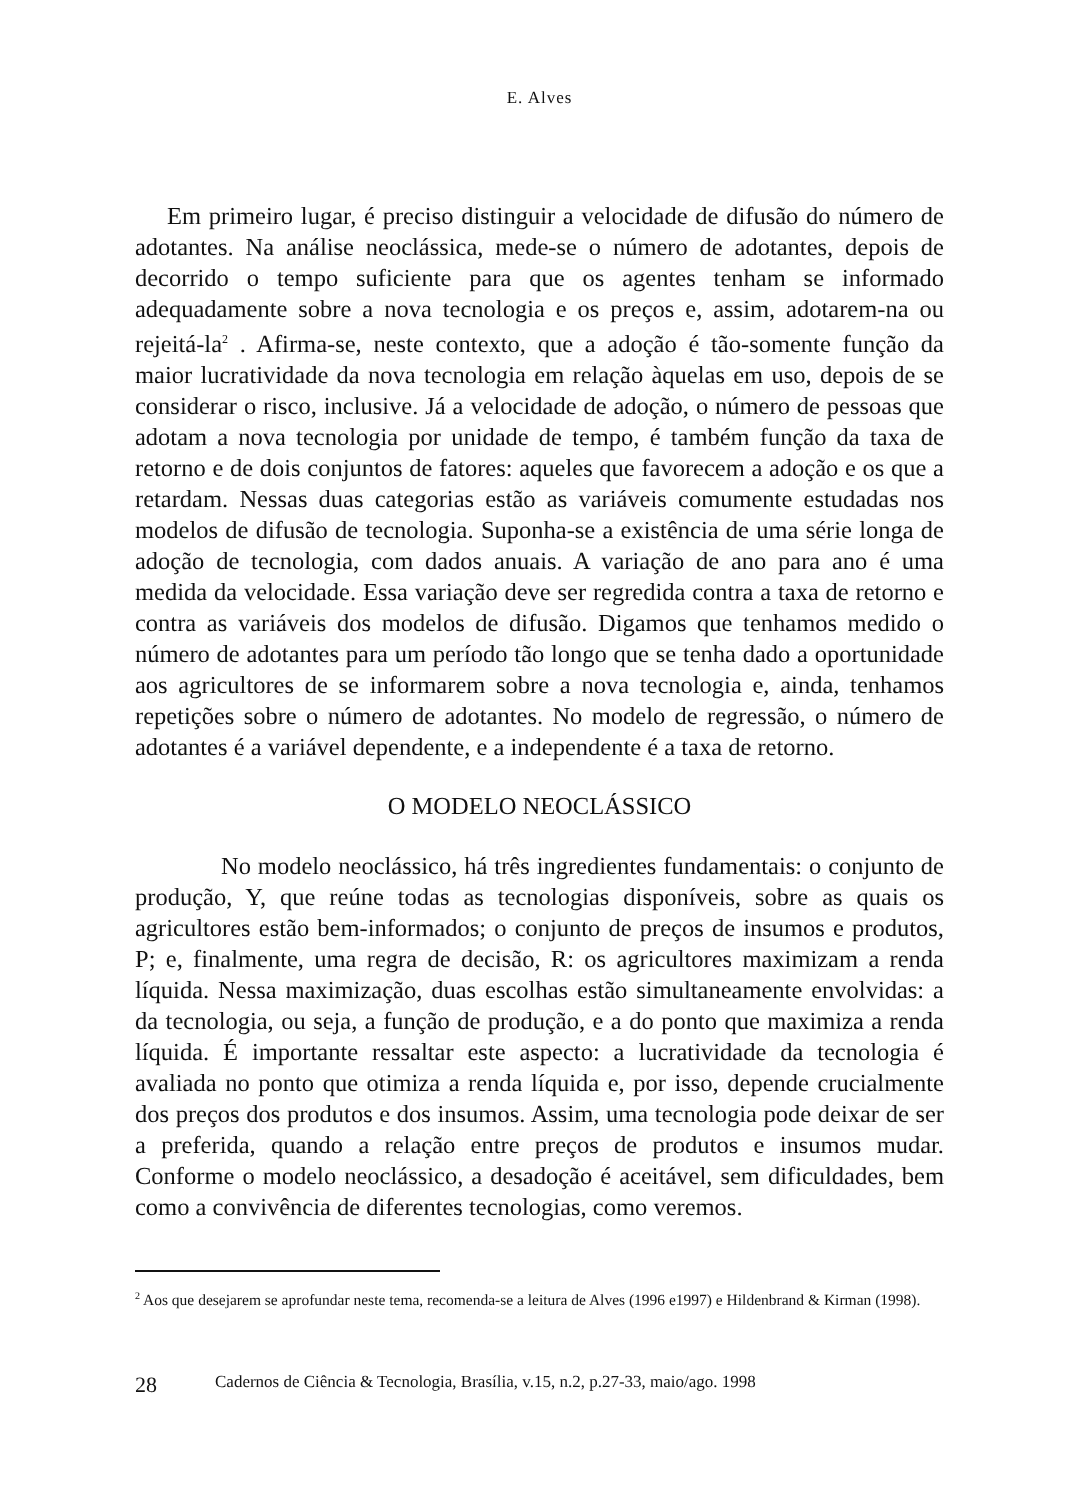E. Alves
Em primeiro lugar, é preciso distinguir a velocidade de difusão do número de adotantes. Na análise neoclássica, mede-se o número de adotantes, depois de decorrido o tempo suficiente para que os agentes tenham se informado adequadamente sobre a nova tecnologia e os preços e, assim, adotarem-na ou rejeitá-la<sup>2</sup> . Afirma-se, neste contexto, que a adoção é tão-somente função da maior lucratividade da nova tecnologia em relação àquelas em uso, depois de se considerar o risco, inclusive. Já a velocidade de adoção, o número de pessoas que adotam a nova tecnologia por unidade de tempo, é também função da taxa de retorno e de dois conjuntos de fatores: aqueles que favorecem a adoção e os que a retardam. Nessas duas categorias estão as variáveis comumente estudadas nos modelos de difusão de tecnologia. Suponha-se a existência de uma série longa de adoção de tecnologia, com dados anuais. A variação de ano para ano é uma medida da velocidade. Essa variação deve ser regredida contra a taxa de retorno e contra as variáveis dos modelos de difusão. Digamos que tenhamos medido o número de adotantes para um período tão longo que se tenha dado a oportunidade aos agricultores de se informarem sobre a nova tecnologia e, ainda, tenhamos repetições sobre o número de adotantes. No modelo de regressão, o número de adotantes é a variável dependente, e a independente é a taxa de retorno.
O MODELO NEOCLÁSSICO
No modelo neoclássico, há três ingredientes fundamentais: o conjunto de produção, Y, que reúne todas as tecnologias disponíveis, sobre as quais os agricultores estão bem-informados; o conjunto de preços de insumos e produtos, P; e, finalmente, uma regra de decisão, R: os agricultores maximizam a renda líquida. Nessa maximização, duas escolhas estão simultaneamente envolvidas: a da tecnologia, ou seja, a função de produção, e a do ponto que maximiza a renda líquida. É importante ressaltar este aspecto: a lucratividade da tecnologia é avaliada no ponto que otimiza a renda líquida e, por isso, depende crucialmente dos preços dos produtos e dos insumos. Assim, uma tecnologia pode deixar de ser a preferida, quando a relação entre preços de produtos e insumos mudar. Conforme o modelo neoclássico, a desadoção é aceitável, sem dificuldades, bem como a convivência de diferentes tecnologias, como veremos.
<sup>2</sup> Aos que desejarem se aprofundar neste tema, recomenda-se a leitura de Alves (1996 e1997) e Hildenbrand & Kirman (1998).
28 Cadernos de Ciência & Tecnologia, Brasília, v.15, n.2, p.27-33, maio/ago. 1998